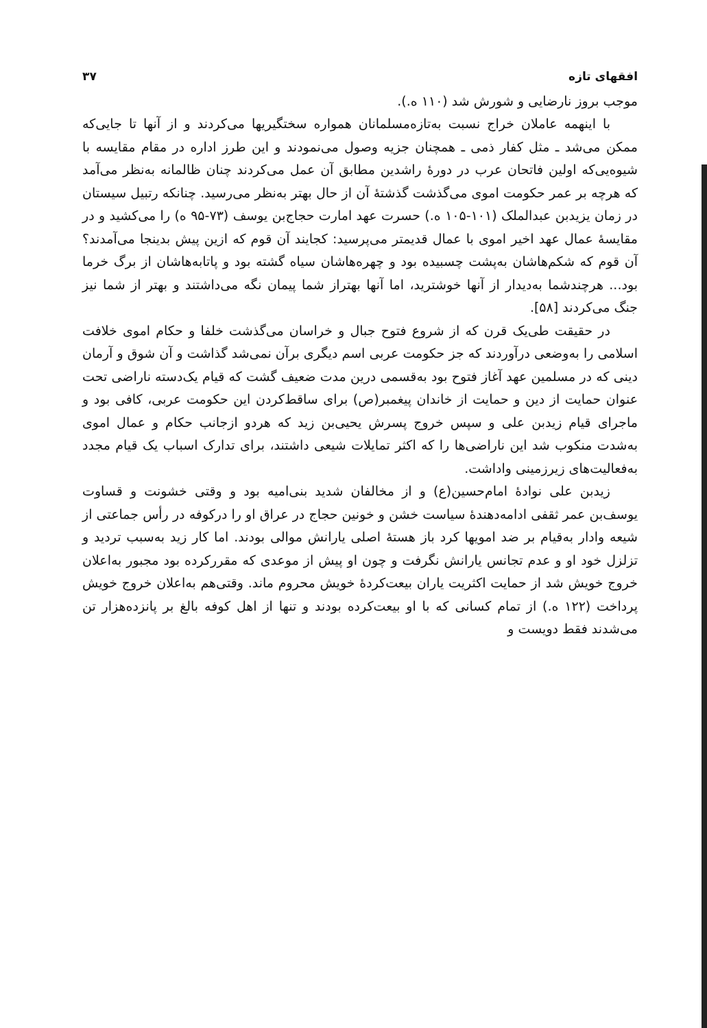افقهای تازه ۳۷
موجب بروز نارضایی و شورش شد (۱۱۰ ه.).
با اینهمه عاملان خراج نسبت به‌تازه‌مسلمانان همواره سختگیریها می‌کردند و از آنها تا جایی‌که ممکن می‌شد ـ مثل کفار ذمی ـ همچنان جزیه وصول می‌نمودند و این طرز اداره در مقام مقایسه با شیوه‌یی‌که اولین فاتحان عرب در دورهٔ راشدین مطابق آن عمل می‌کردند چنان ظالمانه به‌نظر می‌آمد که هرچه بر عمر حکومت اموی می‌گذشت گذشتهٔ آن از حال بهتر به‌نظر می‌رسید. چنانکه رتبیل سیستان در زمان یزیدبن عبدالملک (۱۰۱-۱۰۵ ه.) حسرت عهد امارت حجاج‌بن یوسف (۷۳-۹۵ ه) را می‌کشید و در مقایسهٔ عمال عهد اخیر اموی با عمال قدیمتر می‌پرسید: کجایند آن قوم که ازین پیش بدینجا می‌آمدند؟ آن قوم که شکم‌هاشان به‌پشت چسبیده بود و چهره‌هاشان سیاه گشته بود و پاتابه‌هاشان از برگ خرما بود... هرچندشما به‌دیدار از آنها خوشترید، اما آنها بهتراز شما پیمان نگه می‌داشتند و بهتر از شما نیز جنگ می‌کردند [۵۸].
در حقیقت طی‌یک قرن که از شروع فتوح جبال و خراسان می‌گذشت خلفا و حکام اموی خلافت اسلامی را به‌وضعی درآوردند که جز حکومت عربی اسم دیگری برآن نمی‌شد گذاشت و آن شوق و آرمان دینی که در مسلمین عهد آغاز فتوح بود به‌قسمی درین مدت ضعیف گشت که قیام یک‌دسته ناراضی تحت عنوان حمایت از دین و حمایت از خاندان پیغمبر(ص) برای ساقط‌کردن این حکومت عربی، کافی بود و ماجرای قیام زیدبن علی و سپس خروج پسرش یحیی‌بن زید که هردو ازجانب حکام و عمال اموی به‌شدت منکوب شد این ناراضی‌ها را که اکثر تمایلات شیعی داشتند، برای تدارک اسباب یک قیام مجدد به‌فعالیت‌های زیرزمینی واداشت.
زیدبن علی نوادهٔ امام‌حسین(ع) و از مخالفان شدید بنی‌امیه بود و وقتی خشونت و قساوت یوسف‌بن عمر ثقفی ادامه‌دهندهٔ سیاست خشن و خونین حجاج در عراق او را درکوفه در رأس جماعتی از شیعه وادار به‌قیام بر ضد امویها کرد باز هستهٔ اصلی یارانش موالی بودند. اما کار زید به‌سبب تردید و تزلزل خود او و عدم تجانس یارانش نگرفت و چون او پیش از موعدی که مقررکرده بود مجبور به‌اعلان خروج خویش شد از حمایت اکثریت یاران بیعت‌کردهٔ خویش محروم ماند. وقتی‌هم به‌اعلان خروج خویش پرداخت (۱۲۲ ه.) از تمام کسانی که با او بیعت‌کرده بودند و تنها از اهل کوفه بالغ بر پانزده‌هزار تن می‌شدند فقط دویست و